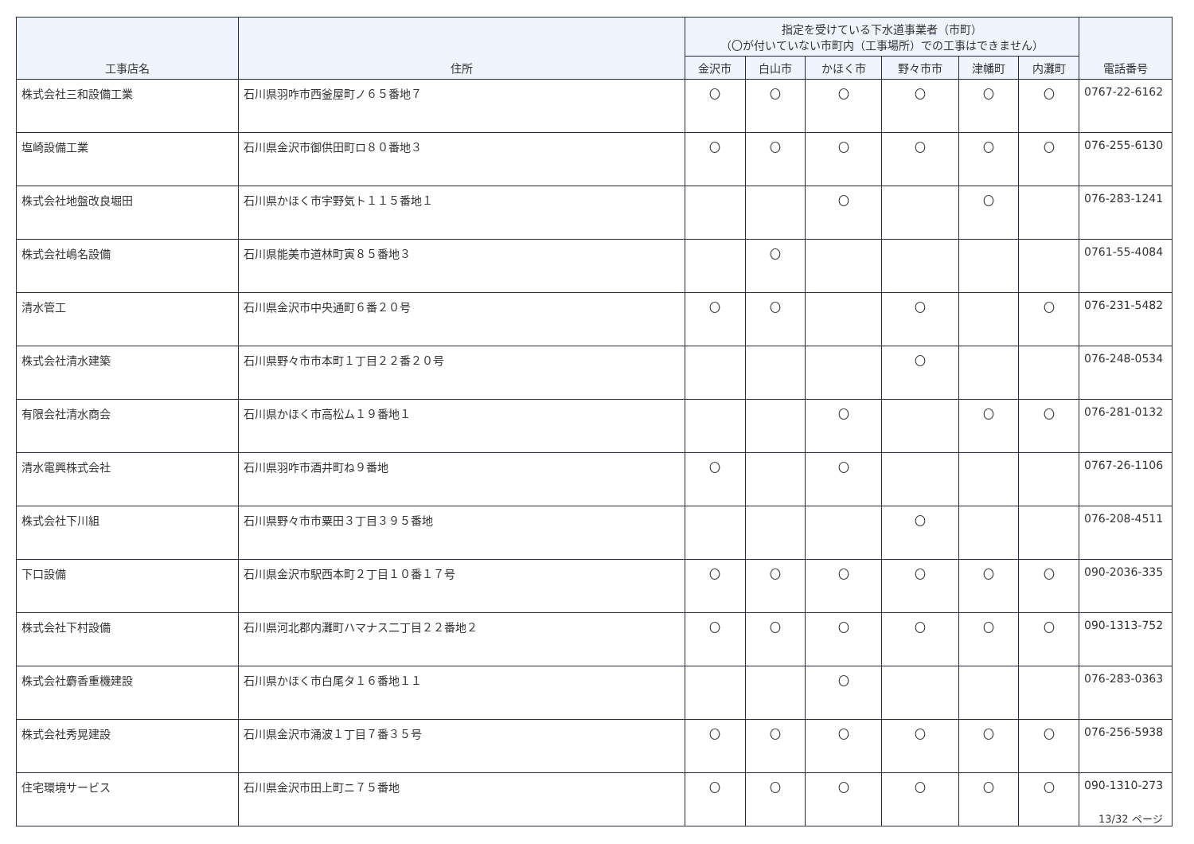| 工事店名 | 住所 | 指定を受けている下水道事業者（市町） （〇が付いていない市町内（工事場所）での工事はできません） | | | | | | 電話番号 |
| --- | --- | --- | --- | --- | --- | --- | --- | --- |
| | | 金沢市 | 白山市 | かほく市 | 野々市市 | 津幡町 | 内灘町 | |
| 株式会社三和設備工業 | 石川県羽咋市西釜屋町ノ６５番地７ | 〇 | 〇 | 〇 | 〇 | 〇 | 〇 | 0767-22-6162 |
| 塩崎設備工業 | 石川県金沢市御供田町ロ８０番地３ | 〇 | 〇 | 〇 | 〇 | 〇 | 〇 | 076-255-6130 |
| 株式会社地盤改良堀田 | 石川県かほく市宇野気ト１１５番地１ | | | 〇 | | 〇 | | 076-283-1241 |
| 株式会社嶋名設備 | 石川県能美市道林町寅８５番地３ | | 〇 | | | | | 0761-55-4084 |
| 清水管工 | 石川県金沢市中央通町６番２０号 | 〇 | 〇 | | 〇 | | 〇 | 076-231-5482 |
| 株式会社清水建築 | 石川県野々市市本町１丁目２２番２０号 | | | | 〇 | | | 076-248-0534 |
| 有限会社清水商会 | 石川県かほく市高松ム１９番地１ | | | 〇 | | 〇 | 〇 | 076-281-0132 |
| 清水電興株式会社 | 石川県羽咋市酒井町ね９番地 | 〇 | | 〇 | | | | 0767-26-1106 |
| 株式会社下川組 | 石川県野々市市粟田３丁目３９５番地 | | | | 〇 | | | 076-208-4511 |
| 下口設備 | 石川県金沢市駅西本町２丁目１０番１７号 | 〇 | 〇 | 〇 | 〇 | 〇 | 〇 | 090-2036-335 |
| 株式会社下村設備 | 石川県河北郡内灘町ハマナス二丁目２２番地２ | 〇 | 〇 | 〇 | 〇 | 〇 | 〇 | 090-1313-752 |
| 株式会社麝香重機建設 | 石川県かほく市白尾タ１６番地１１ | | | 〇 | | | | 076-283-0363 |
| 株式会社秀晃建設 | 石川県金沢市涌波１丁目７番３５号 | 〇 | 〇 | 〇 | 〇 | 〇 | 〇 | 076-256-5938 |
| 住宅環境サービス | 石川県金沢市田上町ニ７５番地 | 〇 | 〇 | 〇 | 〇 | 〇 | 〇 | 090-1310-273 |
13/32 ページ